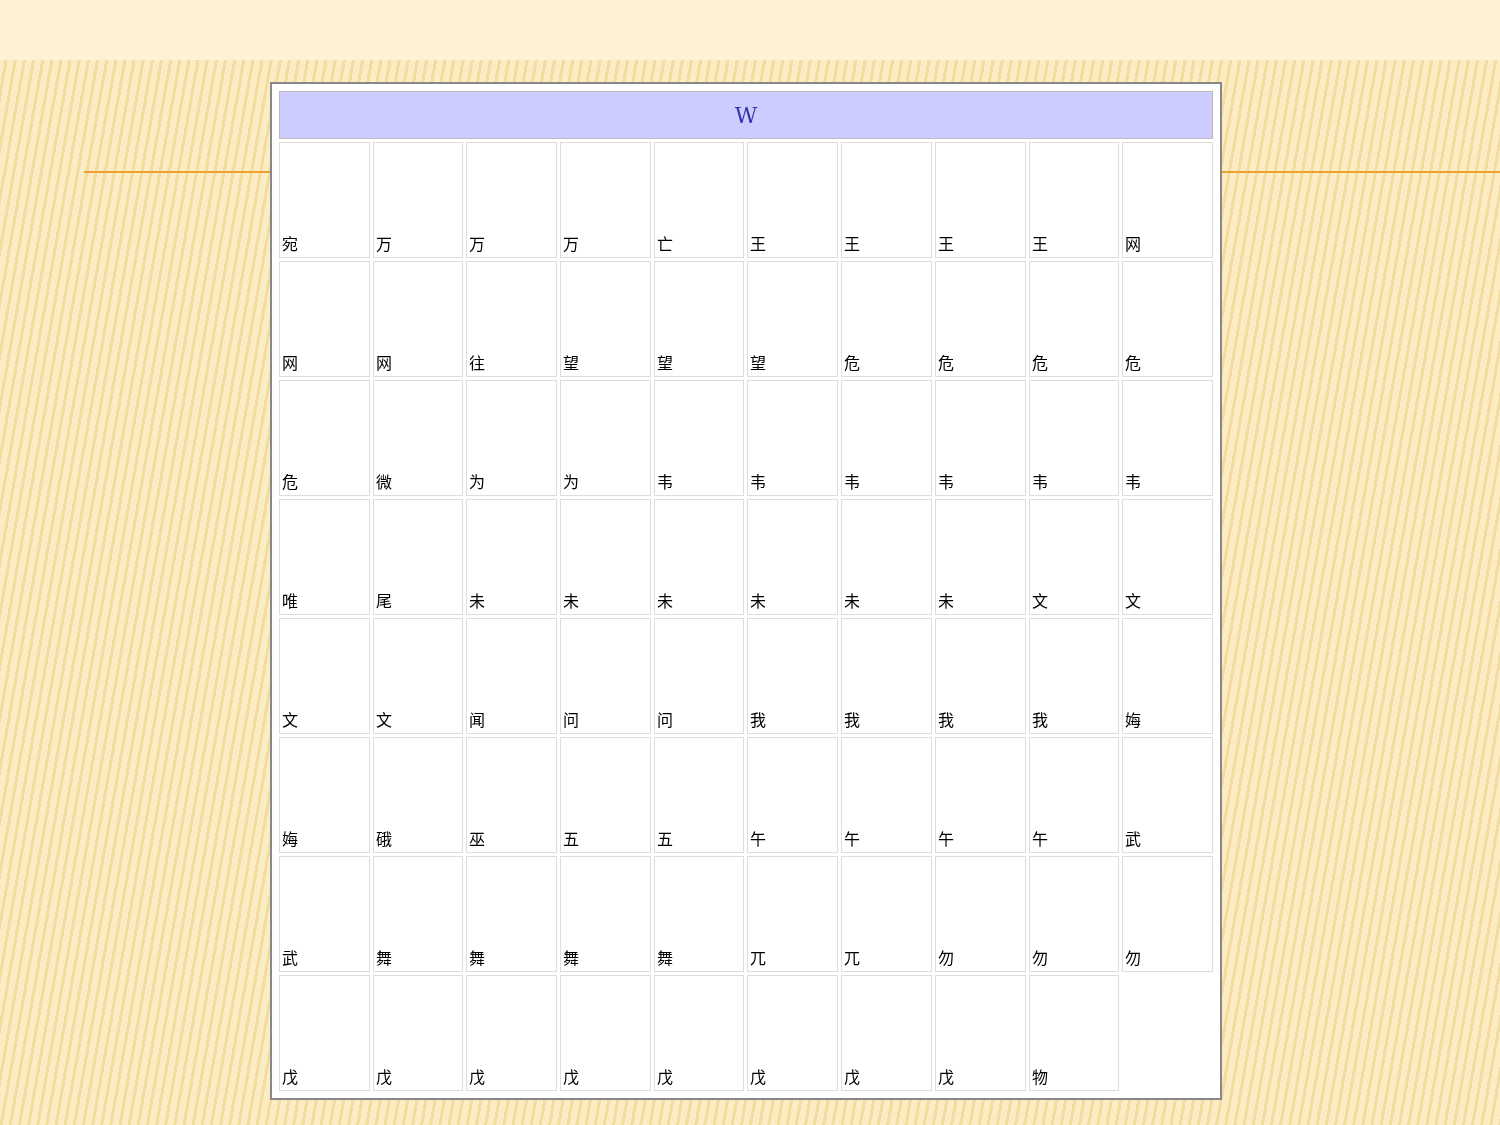| W | | | | | | | | | |
| --- | --- | --- | --- | --- | --- | --- | --- | --- | --- |
| 宛 | 万 | 万 | 万 | 亡 | 王 | 王 | 王 | 王 | 网 |
| 网 | 网 | 往 | 望 | 望 | 望 | 危 | 危 | 危 | 危 |
| 危 | 微 | 为 | 为 | 韦 | 韦 | 韦 | 韦 | 韦 | 韦 |
| 唯 | 尾 | 未 | 未 | 未 | 未 | 未 | 未 | 文 | 文 |
| 文 | 文 | 闻 | 问 | 问 | 我 | 我 | 我 | 我 | 娒 |
| 娒 | 硪 | 巫 | 五 | 五 | 午 | 午 | 午 | 午 | 武 |
| 武 | 舞 | 舞 | 舞 | 舞 | 兀 | 兀 | 勿 | 勿 | 勿 |
| 戊 | 戊 | 戊 | 戊 | 戊 | 戊 | 戊 | 戊 | 物 | |